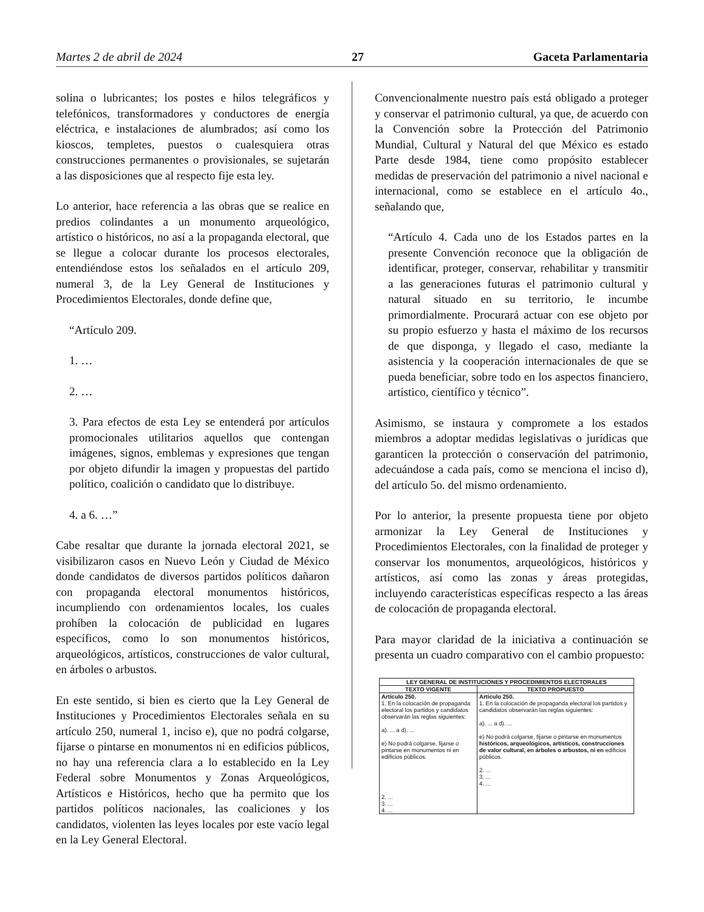Martes 2 de abril de 2024 27 Gaceta Parlamentaria
solina o lubricantes; los postes e hilos telegráficos y telefónicos, transformadores y conductores de energía eléctrica, e instalaciones de alumbrados; así como los kioscos, templetes, puestos o cualesquiera otras construcciones permanentes o provisionales, se sujetarán a las disposiciones que al respecto fije esta ley.
Lo anterior, hace referencia a las obras que se realice en predios colindantes a un monumento arqueológico, artístico o históricos, no así a la propaganda electoral, que se llegue a colocar durante los procesos electorales, entendiéndose estos los señalados en el artículo 209, numeral 3, de la Ley General de Instituciones y Procedimientos Electorales, donde define que,
“Artículo 209.
1. …
2. …
3. Para efectos de esta Ley se entenderá por artículos promocionales utilitarios aquellos que contengan imágenes, signos, emblemas y expresiones que tengan por objeto difundir la imagen y propuestas del partido político, coalición o candidato que lo distribuye.
4. a 6. …”
Cabe resaltar que durante la jornada electoral 2021, se visibilizaron casos en Nuevo León y Ciudad de México donde candidatos de diversos partidos políticos dañaron con propaganda electoral monumentos históricos, incumpliendo con ordenamientos locales, los cuales prohíben la colocación de publicidad en lugares específicos, como lo son monumentos históricos, arqueológicos, artísticos, construcciones de valor cultural, en árboles o arbustos.
En este sentido, si bien es cierto que la Ley General de Instituciones y Procedimientos Electorales señala en su artículo 250, numeral 1, inciso e), que no podrá colgarse, fijarse o pintarse en monumentos ni en edificios públicos, no hay una referencia clara a lo establecido en la Ley Federal sobre Monumentos y Zonas Arqueológicos, Artísticos e Históricos, hecho que ha permito que los partidos políticos nacionales, las coaliciones y los candidatos, violenten las leyes locales por este vacío legal en la Ley General Electoral.
Convencionalmente nuestro país está obligado a proteger y conservar el patrimonio cultural, ya que, de acuerdo con la Convención sobre la Protección del Patrimonio Mundial, Cultural y Natural del que México es estado Parte desde 1984, tiene como propósito establecer medidas de preservación del patrimonio a nivel nacional e internacional, como se establece en el artículo 4o., señalando que,
“Artículo 4. Cada uno de los Estados partes en la presente Convención reconoce que la obligación de identificar, proteger, conservar, rehabilitar y transmitir a las generaciones futuras el patrimonio cultural y natural situado en su territorio, le incumbe primordialmente. Procurará actuar con ese objeto por su propio esfuerzo y hasta el máximo de los recursos de que disponga, y llegado el caso, mediante la asistencia y la cooperación internacionales de que se pueda beneficiar, sobre todo en los aspectos financiero, artístico, científico y técnico”.
Asimismo, se instaura y compromete a los estados miembros a adoptar medidas legislativas o jurídicas que garanticen la protección o conservación del patrimonio, adecuándose a cada país, como se menciona el inciso d), del artículo 5o. del mismo ordenamiento.
Por lo anterior, la presente propuesta tiene por objeto armonizar la Ley General de Instituciones y Procedimientos Electorales, con la finalidad de proteger y conservar los monumentos, arqueológicos, históricos y artísticos, así como las zonas y áreas protegidas, incluyendo características específicas respecto a las áreas de colocación de propaganda electoral.
Para mayor claridad de la iniciativa a continuación se presenta un cuadro comparativo con el cambio propuesto:
| LEY GENERAL DE INSTITUCIONES Y PROCEDIMIENTOS ELECTORALES | |
| --- | --- |
| TEXTO VIGENTE | TEXTO PROPUESTO |
| Artículo 250. 1. En la colocación de propaganda electoral los partidos y candidatos observarán las reglas siguientes: a). ... a d). ... e) No podrá colgarse, fijarse o pintarse en monumentos ni en edificios públicos. 2. ... 3. ... 4. ... | Artículo 250. 1. En la colocación de propaganda electoral los partidos y candidatos observarán las reglas siguientes: a). ... a d). ... e) No podrá colgarse, fijarse o pintarse en monumentos históricos, arqueológicos, artísticos, construcciones de valor cultural, en árboles o arbustos, ni en edificios públicos. 2. ... 3. ... 4. ... |